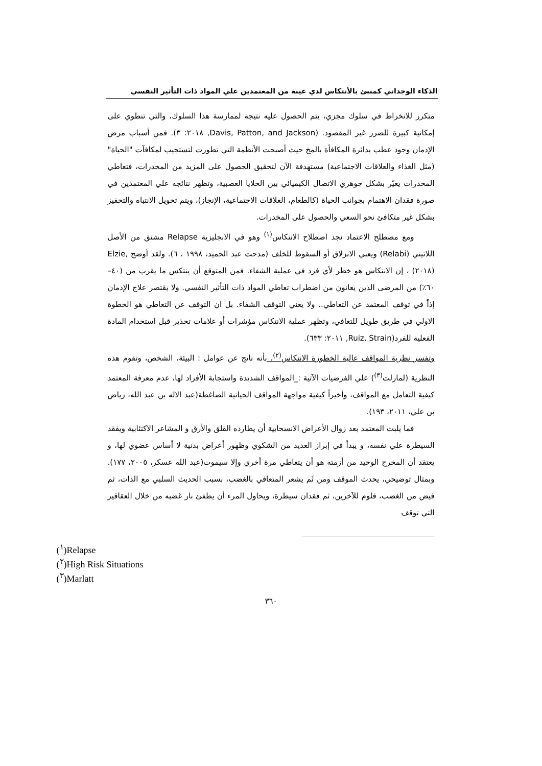الذكاء الوجداني كمنبئ بالأنتكاس لدي عينة من المعتمدين علي المواد ذات التأثير النفسي
متكرر للانخراط في سلوك مجزي، يتم الحصول عليه نتيجة لممارسة هذا السلوك، والتي تنطوي على إمكانية كبيرة للضرر غير المقصود. (Davis, Patton, and Jackson, ٢٠١٨: ٣). فمن أسباب مرض الإدمان وجود عطب بدائرة المكافأة بالمخ حيث أصبحت الأنظمة التي تطورت لتستجيب لمكافآت "الحياة" (مثل الغذاء والعلاقات الاجتماعية) مستهدفة الآن لتحقيق الحصول على المزيد من المخدرات، فتعاطي المخدرات يغيّر بشكل جوهري الاتصال الكيميائي بين الخلايا العصبية، وتظهر نتائجه علي المعتمدين في صورة فقدان الاهتمام بجوانب الحياة (كالطعام، العلاقات الاجتماعية، الإنجاز)، ويتم تحويل الانتباه والتحفيز بشكل غير متكافئ نحو السعي والحصول على المخدرات.
ومع مصطلح الاعتماد نجد اصطلاح الانتكاس<sup>(١)</sup> وهو في الانجليزية Relapse مشتق من الأصل اللاتيني (Relabi) ويعني الانزلاق أو السقوط للخلف (مدحت عبد الحميد، ١٩٩٨ ، ٦). ولقد أوضح ,Elzie (٢٠١٨) ، إن الانتكاس هو خطر لأي فرد في عملية الشفاء. فمن المتوقع أن ينتكس ما يقرب من (٤٠–٦٠٪) من المرضى الذين يعانون من اضطراب تعاطي المواد ذات التأثير النفسي. ولا يقتصر علاج الإدمان إذاً في توقف المعتمد عن التعاطي.. ولا يعني التوقف الشفاء. بل ان التوقف عن التعاطي هو الخطوة الاولي في طريق طويل للتعافي، وتظهر عملية الانتكاس مؤشرات أو علامات تحذير قبل استخدام المادة الفعلية للفرد(Ruiz, Strain, ٢٠١١: ٦٣٣).
وتفسر نظرية المواقف عالية الخطورة الانتكاس<sup>(٢)</sup>، بأنه ناتج عن عوامل : البيئة، الشخص، وتقوم هذه النظرية (لمارلت<sup>(٣)</sup>) علي الفرضيات الآتية :_المواقف الشديدة واستجابة الأفراد لها، عدم معرفة المعتمد كيفية التعامل مع المواقف، وأخيراً كيفية مواجهة المواقف الحياتية الضاغطة(عبد الاله بن عبد الله، رياض بن علي، ٢٠١١، ١٩٣).
فما يلبث المعتمد بعد زوال الأعراض الانسحابية أن يطارده القلق والأرق و المشاعر الاكتئابية ويفقد السيطرة علي نفسه، و يبدأ في إبراز العديد من الشكوي وظهور أعراض بدنية لا أساس عضوي لها، و يعتقد أن المخرج الوحيد من أزمته هو أن يتعاطي مرة أخري وإلا سيموت(عبد الله عسكر، ٢٠٠٥، ١٧٧). وبمثال توضيحي، يحدث الموقف ومن ثَم يشعر المتعافي بالغضب، بسبب الحديث السلبي مع الذات، ثم فيض من الغضب، فلوم للآخرين، ثم فقدان سيطرة، ويحاول المرء أن يطفئ نار غضبه من خلال العقاقير التي توقف
(<sup>١</sup>)Relapse
(<sup>٢</sup>)High Risk Situations
(<sup>٣</sup>)Marlatt
٣٦٠